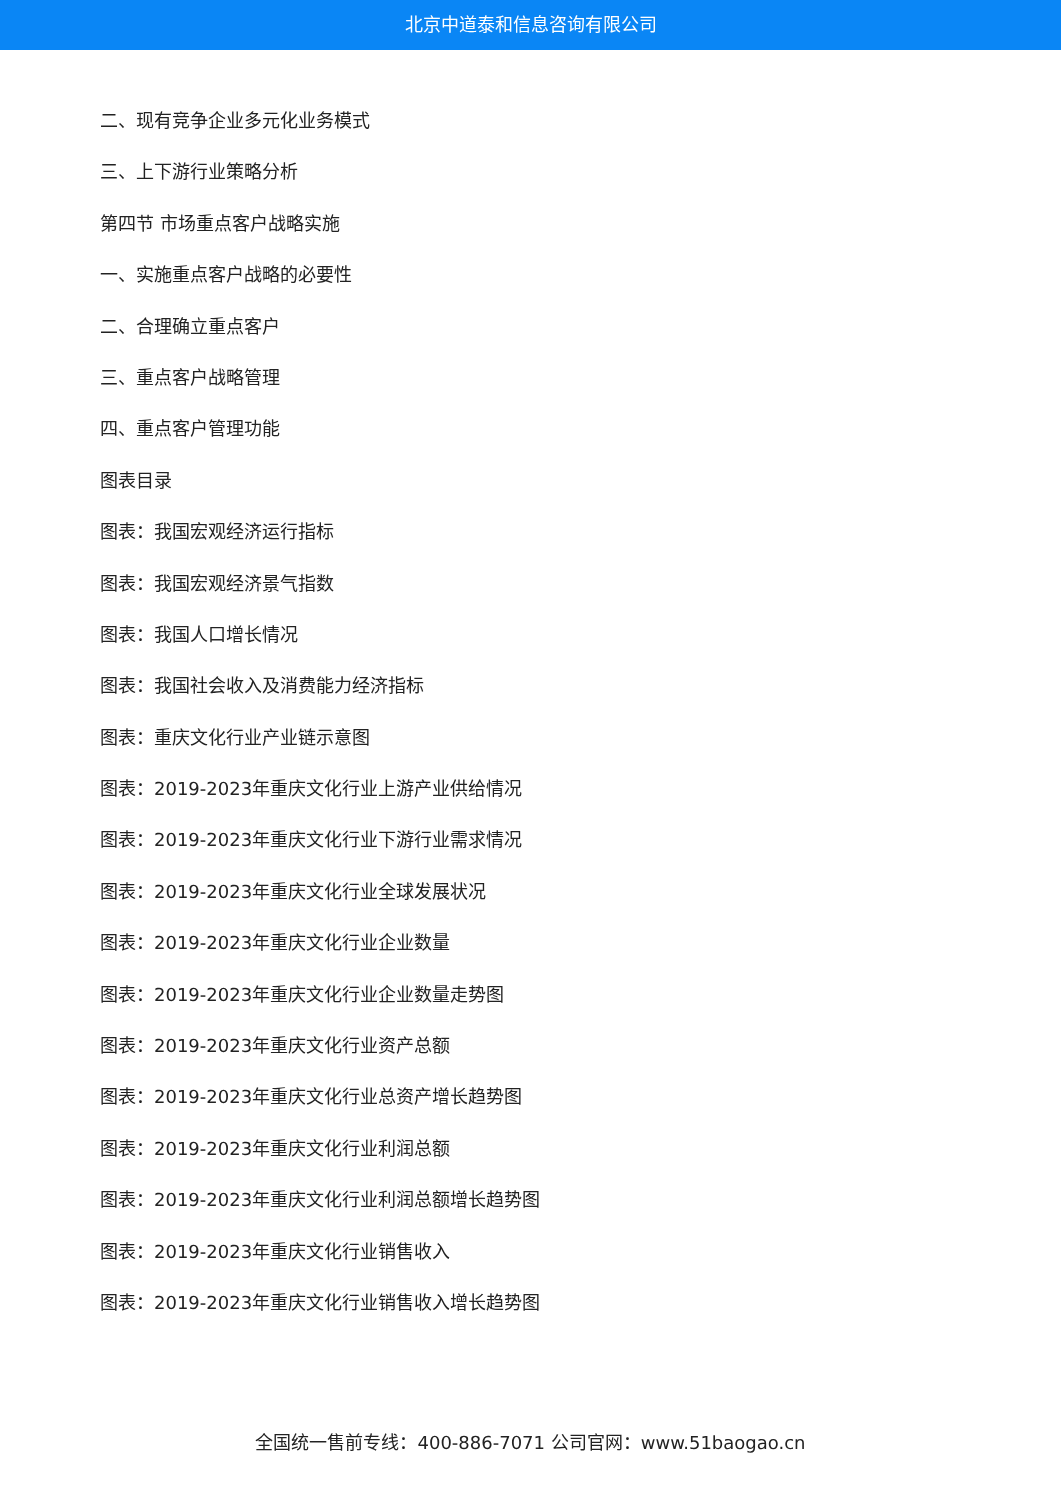北京中道泰和信息咨询有限公司
二、现有竞争企业多元化业务模式
三、上下游行业策略分析
第四节 市场重点客户战略实施
一、实施重点客户战略的必要性
二、合理确立重点客户
三、重点客户战略管理
四、重点客户管理功能
图表目录
图表：我国宏观经济运行指标
图表：我国宏观经济景气指数
图表：我国人口增长情况
图表：我国社会收入及消费能力经济指标
图表：重庆文化行业产业链示意图
图表：2019-2023年重庆文化行业上游产业供给情况
图表：2019-2023年重庆文化行业下游行业需求情况
图表：2019-2023年重庆文化行业全球发展状况
图表：2019-2023年重庆文化行业企业数量
图表：2019-2023年重庆文化行业企业数量走势图
图表：2019-2023年重庆文化行业资产总额
图表：2019-2023年重庆文化行业总资产增长趋势图
图表：2019-2023年重庆文化行业利润总额
图表：2019-2023年重庆文化行业利润总额增长趋势图
图表：2019-2023年重庆文化行业销售收入
图表：2019-2023年重庆文化行业销售收入增长趋势图
全国统一售前专线：400-886-7071 公司官网：www.51baogao.cn